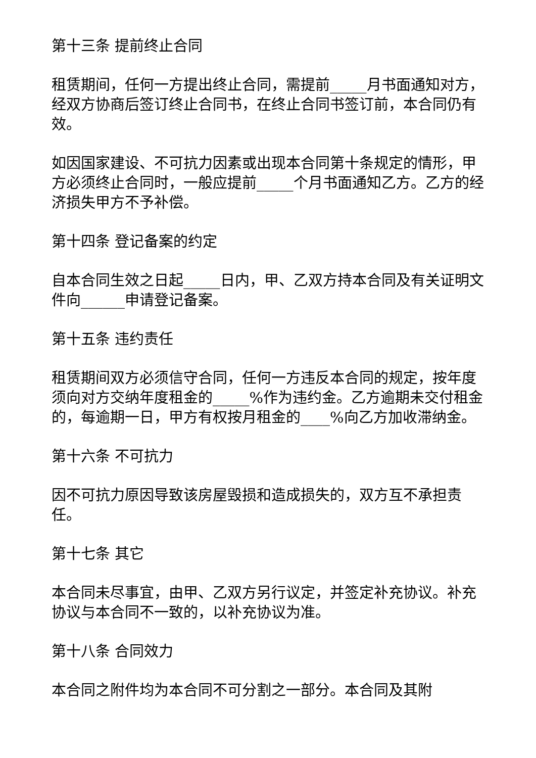第十三条 提前终止合同
租赁期间，任何一方提出终止合同，需提前_____月书面通知对方，经双方协商后签订终止合同书，在终止合同书签订前，本合同仍有效。
如因国家建设、不可抗力因素或出现本合同第十条规定的情形，甲方必须终止合同时，一般应提前_____个月书面通知乙方。乙方的经济损失甲方不予补偿。
第十四条 登记备案的约定
自本合同生效之日起_____日内，甲、乙双方持本合同及有关证明文件向______申请登记备案。
第十五条 违约责任
租赁期间双方必须信守合同，任何一方违反本合同的规定，按年度须向对方交纳年度租金的_____%作为违约金。乙方逾期未交付租金的，每逾期一日，甲方有权按月租金的____%向乙方加收滞纳金。
第十六条 不可抗力
因不可抗力原因导致该房屋毁损和造成损失的，双方互不承担责任。
第十七条 其它
本合同未尽事宜，由甲、乙双方另行议定，并签定补充协议。补充协议与本合同不一致的，以补充协议为准。
第十八条 合同效力
本合同之附件均为本合同不可分割之一部分。本合同及其附